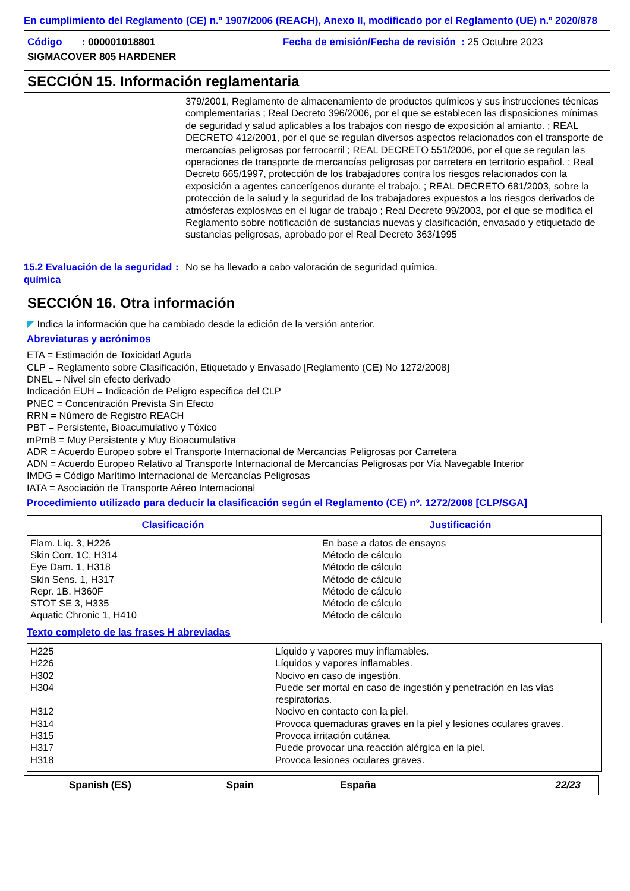En cumplimiento del Reglamento (CE) n.º 1907/2006 (REACH), Anexo II, modificado por el Reglamento (UE) n.º 2020/878
Código : 000001018801
SIGMACOVER 805 HARDENER
Fecha de emisión/Fecha de revisión : 25 Octubre 2023
SECCIÓN 15. Información reglamentaria
379/2001, Reglamento de almacenamiento de productos químicos y sus instrucciones técnicas complementarias ; Real Decreto 396/2006, por el que se establecen las disposiciones mínimas de seguridad y salud aplicables a los trabajos con riesgo de exposición al amianto. ; REAL DECRETO 412/2001, por el que se regulan diversos aspectos relacionados con el transporte de mercancías peligrosas por ferrocarril ; REAL DECRETO 551/2006, por el que se regulan las operaciones de transporte de mercancías peligrosas por carretera en territorio español. ; Real Decreto 665/1997, protección de los trabajadores contra los riesgos relacionados con la exposición a agentes cancerígenos durante el trabajo. ; REAL DECRETO 681/2003, sobre la protección de la salud y la seguridad de los trabajadores expuestos a los riesgos derivados de atmósferas explosivas en el lugar de trabajo ; Real Decreto 99/2003, por el que se modifica el Reglamento sobre notificación de sustancias nuevas y clasificación, envasado y etiquetado de sustancias peligrosas, aprobado por el Real Decreto 363/1995
15.2 Evaluación de la seguridad química
: No se ha llevado a cabo valoración de seguridad química.
SECCIÓN 16. Otra información
◤ Indica la información que ha cambiado desde la edición de la versión anterior.
Abreviaturas y acrónimos
ETA = Estimación de Toxicidad Aguda
CLP = Reglamento sobre Clasificación, Etiquetado y Envasado [Reglamento (CE) No 1272/2008]
DNEL = Nivel sin efecto derivado
Indicación EUH = Indicación de Peligro específica del CLP
PNEC = Concentración Prevista Sin Efecto
RRN = Número de Registro REACH
PBT = Persistente, Bioacumulativo y Tóxico
mPmB = Muy Persistente y Muy Bioacumulativa
ADR = Acuerdo Europeo sobre el Transporte Internacional de Mercancias Peligrosas por Carretera
ADN = Acuerdo Europeo Relativo al Transporte Internacional de Mercancías Peligrosas por Vía Navegable Interior
IMDG = Código Marítimo Internacional de Mercancías Peligrosas
IATA = Asociación de Transporte Aéreo Internacional
Procedimiento utilizado para deducir la clasificación según el Reglamento (CE) nº. 1272/2008 [CLP/SGA]
| Clasificación | Justificación |
| --- | --- |
| Flam. Liq. 3, H226 Skin Corr. 1C, H314 Eye Dam. 1, H318 Skin Sens. 1, H317 Repr. 1B, H360F STOT SE 3, H335 Aquatic Chronic 1, H410 | En base a datos de ensayos Método de cálculo Método de cálculo Método de cálculo Método de cálculo Método de cálculo Método de cálculo |
Texto completo de las frases H abreviadas
| H225 H226 H302 H304 H312 H314 H315 H317 H318 | Líquido y vapores muy inflamables. Líquidos y vapores inflamables. Nocivo en caso de ingestión. Puede ser mortal en caso de ingestión y penetración en las vías respiratorias. Nocivo en contacto con la piel. Provoca quemaduras graves en la piel y lesiones oculares graves. Provoca irritación cutánea. Puede provocar una reacción alérgica en la piel. Provoca lesiones oculares graves. |
Spanish (ES) Spain España 22/23